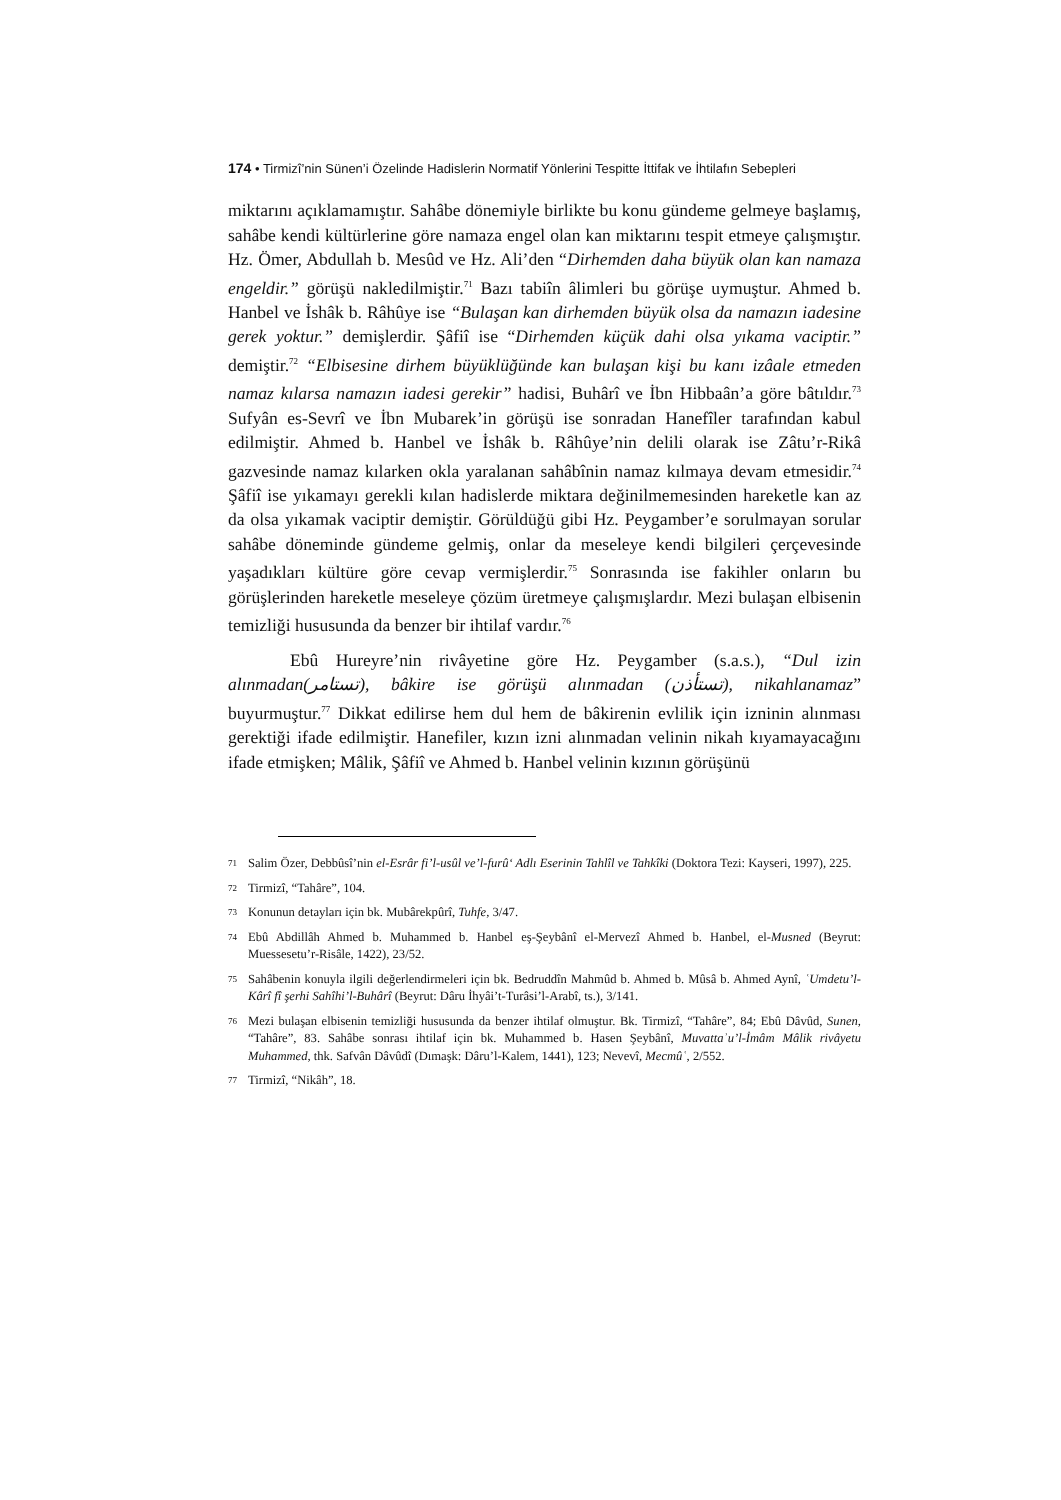174 • Tirmizî’nin Sünen’i Özelinde Hadislerin Normatif Yönlerini Tespitte İttifak ve İhtilafın Sebepleri
miktarını açıklamamıştır. Sahâbe dönemiyle birlikte bu konu gündeme gelmeye başlamış, sahâbe kendi kültürlerine göre namaza engel olan kan miktarını tespit etmeye çalışmıştır. Hz. Ömer, Abdullah b. Mesûd ve Hz. Ali’den “Dirhemden daha büyük olan kan namaza engeldir.” görüşü nakledilmiştir.<sup>71</sup> Bazı tabiîn âlimleri bu görüşe uymuştur. Ahmed b. Hanbel ve İshâk b. Râhûye ise “Bulaşan kan dirhemden büyük olsa da namazın iadesine gerek yoktur.” demişlerdir. Şâfiî ise “Dirhemden küçük dahi olsa yıkama vaciptir.” demiştir.<sup>72</sup> “Elbisesine dirhem büyüklüğünde kan bulaşan kişi bu kanı izâale etmeden namaz kılarsa namazın iadesi gerekir” hadisi, Buhârî ve İbn Hibbaân’a göre bâtıldır.<sup>73</sup> Sufyân es-Sevrî ve İbn Mubarek’in görüşü ise sonradan Hanefîler tarafından kabul edilmiştir. Ahmed b. Hanbel ve İshâk b. Râhûye’nin delili olarak ise Zâtu’r-Rikâ gazvesinde namaz kılarken okla yaralanan sahâbînin namaz kılmaya devam etmesidir.<sup>74</sup> Şâfiî ise yıkamayı gerekli kılan hadislerde miktara değinilmemesinden hareketle kan az da olsa yıkamak vaciptir demiştir. Görüldüğü gibi Hz. Peygamber’e sorulmayan sorular sahâbe döneminde gündeme gelmiş, onlar da meseleye kendi bilgileri çerçevesinde yaşadıkları kültüre göre cevap vermişlerdir.<sup>75</sup> Sonrasında ise fakihler onların bu görüşlerinden hareketle meseleye çözüm üretmeye çalışmışlardır. Mezi bulaşan elbisenin temizliği hususunda da benzer bir ihtilaf vardır.<sup>76</sup>
Ebû Hureyre’nin rivâyetine göre Hz. Peygamber (s.a.s.), “Dul izin alınmadan(تستامر), bâkire ise görüşü alınmadan (تستأذن), nikahlanamaz” buyurmuştur.<sup>77</sup> Dikkat edilirse hem dul hem de bâkirenin evlilik için izninin alınması gerektiği ifade edilmiştir. Hanefiler, kızın izni alınmadan velinin nikah kıyamayacağını ifade etmişken; Mâlik, Şâfiî ve Ahmed b. Hanbel velinin kızının görüşünü
71 Salim Özer, Debbûsî’nin el-Esrâr fi’l-usûl ve’l-furû‘ Adlı Eserinin Tahlîl ve Tahkîki (Doktora Tezi: Kayseri, 1997), 225.
72 Tirmizî, “Tahâre”, 104.
73 Konunun detayları için bk. Mubârekpûrî, Tuhfe, 3/47.
74 Ebû Abdillâh Ahmed b. Muhammed b. Hanbel eş-Şeybânî el-Mervezî Ahmed b. Hanbel, el-Musned (Beyrut: Muessesetu’r-Risâle, 1422), 23/52.
75 Sahâbenin konuyla ilgili değerlendirmeleri için bk. Bedruddîn Mahmûd b. Ahmed b. Mûsâ b. Ahmed Aynî, ʿUmdetu’l-Kârî fî şerhi Sahîhi’l-Buhârî (Beyrut: Dâru İhyâi’t-Turâsi’l-Arabî, ts.), 3/141.
76 Mezi bulaşan elbisenin temizliği hususunda da benzer ihtilaf olmuştur. Bk. Tirmizî, “Tahâre”, 84; Ebû Dâvûd, Sunen, “Tahâre”, 83. Sahâbe sonrası ihtilaf için bk. Muhammed b. Hasen Şeybânî, Muvattaʾu’l-İmâm Mâlik rivâyetu Muhammed, thk. Safvân Dâvûdî (Dımaşk: Dâru’l-Kalem, 1441), 123; Nevevî, Mecmûʿ, 2/552.
77 Tirmizî, “Nikâh”, 18.